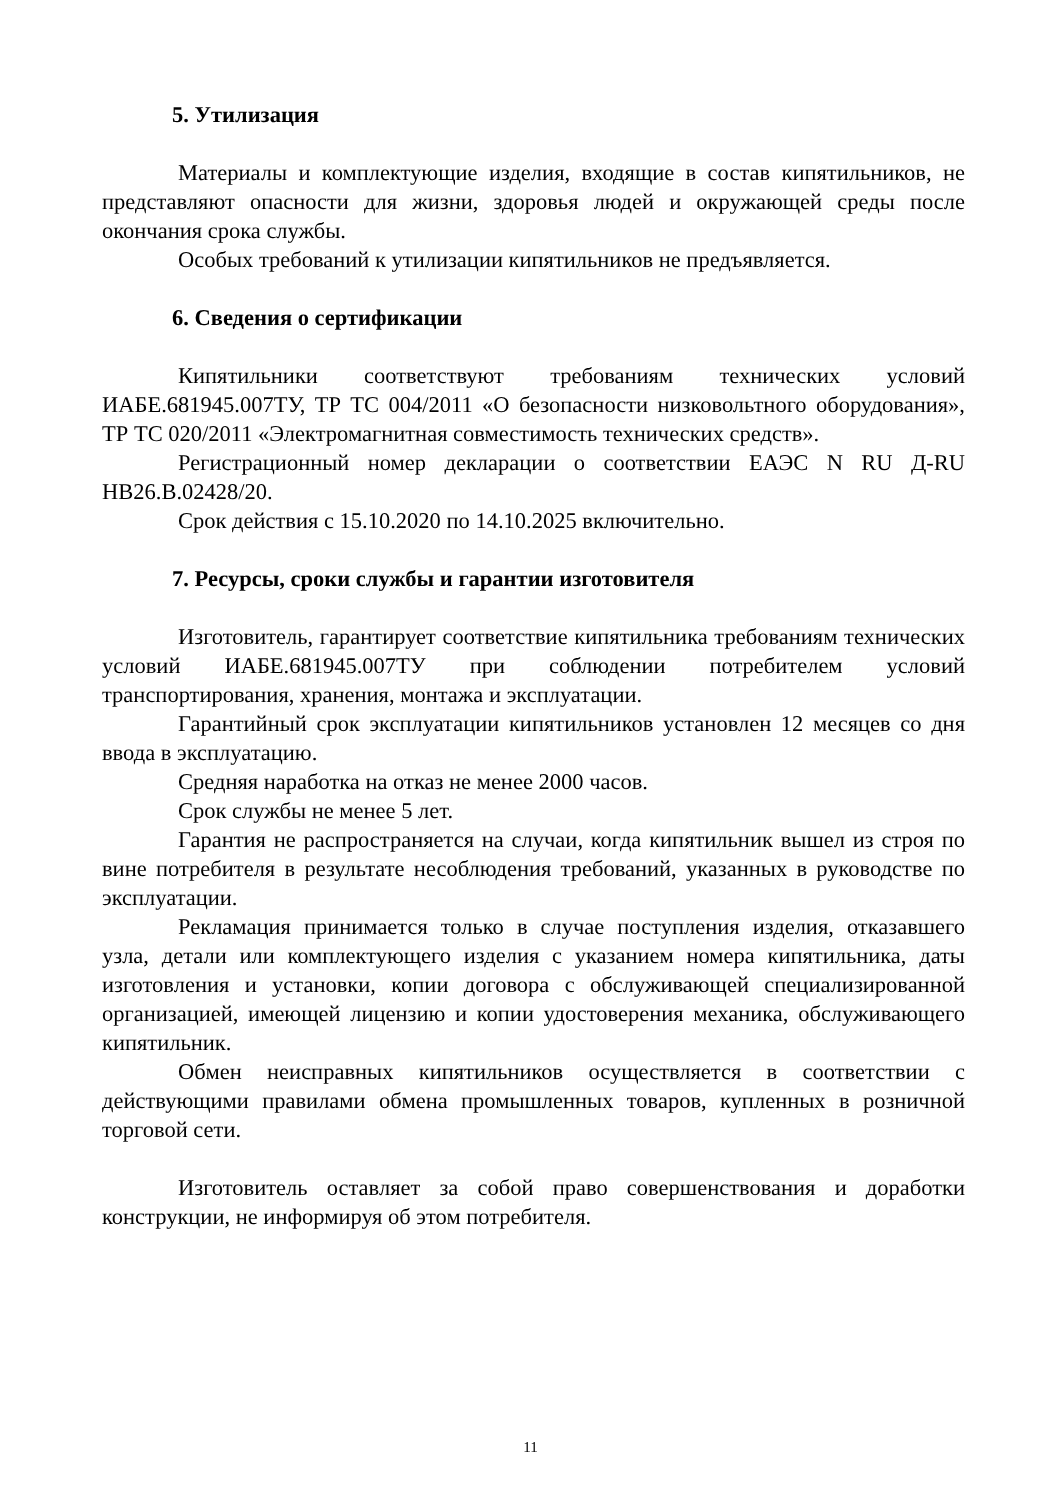5. Утилизация
Материалы и комплектующие изделия, входящие в состав кипятильников, не представляют опасности для жизни, здоровья людей и окружающей среды после окончания срока службы.
Особых требований к утилизации кипятильников не предъявляется.
6. Сведения о сертификации
Кипятильники соответствуют требованиям технических условий ИАБЕ.681945.007ТУ, ТР ТС 004/2011 «О безопасности низковольтного оборудования», ТР ТС 020/2011 «Электромагнитная совместимость технических средств».
Регистрационный номер декларации о соответствии ЕАЭС N RU Д-RU НВ26.В.02428/20.
Срок действия с 15.10.2020 по 14.10.2025 включительно.
7. Ресурсы, сроки службы и гарантии изготовителя
Изготовитель, гарантирует соответствие кипятильника требованиям технических условий ИАБЕ.681945.007ТУ при соблюдении потребителем условий транспортирования, хранения, монтажа и эксплуатации.
Гарантийный срок эксплуатации кипятильников установлен 12 месяцев со дня ввода в эксплуатацию.
Средняя наработка на отказ не менее 2000 часов.
Срок службы не менее 5 лет.
Гарантия не распространяется на случаи, когда кипятильник вышел из строя по вине потребителя в результате несоблюдения требований, указанных в руководстве по эксплуатации.
Рекламация принимается только в случае поступления изделия, отказавшего узла, детали или комплектующего изделия с указанием номера кипятильника, даты изготовления и установки, копии договора с обслуживающей специализированной организацией, имеющей лицензию и копии удостоверения механика, обслуживающего кипятильник.
Обмен неисправных кипятильников осуществляется в соответствии с действующими правилами обмена промышленных товаров, купленных в розничной торговой сети.
Изготовитель оставляет за собой право совершенствования и доработки конструкции, не информируя об этом потребителя.
11